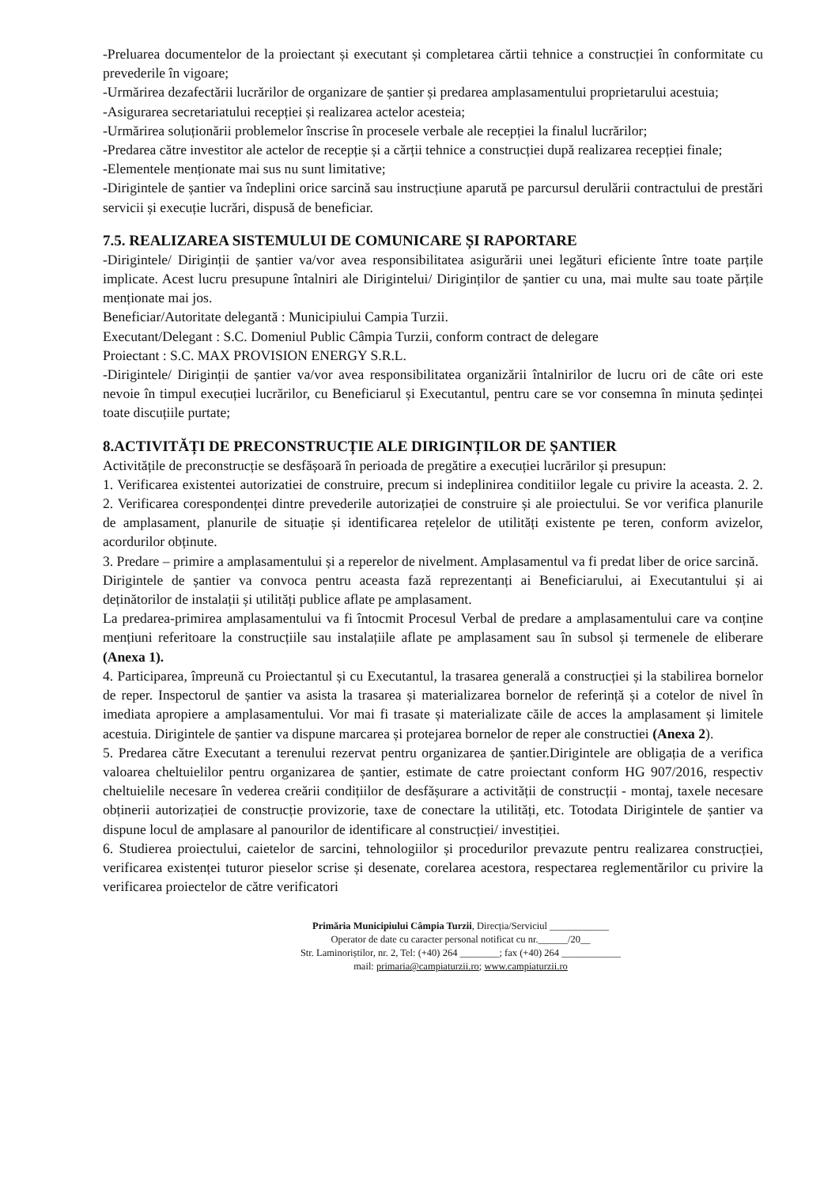-Preluarea documentelor de la proiectant și executant și completarea cărtii tehnice a construcției în conformitate cu prevederile în vigoare;
-Urmărirea dezafectării lucrărilor de organizare de șantier și predarea amplasamentului proprietarului acestuia;
-Asigurarea secretariatului recepției și realizarea actelor acesteia;
-Urmărirea soluționării problemelor înscrise în procesele verbale ale recepției la finalul lucrărilor;
-Predarea către investitor ale actelor de recepție și a cărții tehnice a construcției după realizarea recepției finale;
-Elementele menționate mai sus nu sunt limitative;
-Dirigintele de șantier va îndeplini orice sarcină sau instrucțiune aparută pe parcursul derulării contractului de prestări servicii și execuție lucrări, dispusă de beneficiar.
7.5. REALIZAREA SISTEMULUI DE COMUNICARE ȘI RAPORTARE
-Dirigintele/ Diriginții de șantier va/vor avea responsibilitatea asigurării unei legături eficiente între toate parțile implicate. Acest lucru presupune întalniri ale Dirigintelui/ Diriginților de șantier cu una, mai multe sau toate părțile menționate mai jos.
Beneficiar/Autoritate delegantă : Municipiului Campia Turzii.
Executant/Delegant : S.C. Domeniul Public Câmpia Turzii, conform contract de delegare
Proiectant : S.C. MAX PROVISION ENERGY S.R.L.
-Dirigintele/ Diriginții de șantier va/vor avea responsibilitatea organizării întalnirilor de lucru ori de câte ori este nevoie în timpul execuției lucrărilor, cu Beneficiarul și Executantul, pentru care se vor consemna în minuta ședinței toate discuțiile purtate;
8.ACTIVITĂȚI DE PRECONSTRUCȚIE ALE DIRIGINȚILOR DE ȘANTIER
Activitățile de preconstrucție se desfășoară în perioada de pregătire a execuției lucrărilor și presupun:
1. Verificarea existentei autorizatiei de construire, precum si indeplinirea conditiilor legale cu privire la aceasta. 2. 2. 2. Verificarea corespondenței dintre prevederile autorizației de construire și ale proiectului. Se vor verifica planurile de amplasament, planurile de situație și identificarea rețelelor de utilități existente pe teren, conform avizelor, acordurilor obținute.
3. Predare – primire a amplasamentului și a reperelor de nivelment. Amplasamentul va fi predat liber de orice sarcină.
Dirigintele de șantier va convoca pentru aceasta fază reprezentanți ai Beneficiarului, ai Executantului și ai deținătorilor de instalații și utilități publice aflate pe amplasament.
La predarea-primirea amplasamentului va fi întocmit Procesul Verbal de predare a amplasamentului care va conține mențiuni referitoare la construcțiile sau instalațiile aflate pe amplasament sau în subsol și termenele de eliberare (Anexa 1).
4. Participarea, împreună cu Proiectantul și cu Executantul, la trasarea generală a construcției și la stabilirea bornelor de reper. Inspectorul de șantier va asista la trasarea și materializarea bornelor de referință și a cotelor de nivel în imediata apropiere a amplasamentului. Vor mai fi trasate și materializate căile de acces la amplasament și limitele acestuia. Dirigintele de șantier va dispune marcarea și protejarea bornelor de reper ale constructiei (Anexa 2).
5. Predarea către Executant a terenului rezervat pentru organizarea de șantier.Dirigintele are obligația de a verifica valoarea cheltuielilor pentru organizarea de șantier, estimate de catre proiectant conform HG 907/2016, respectiv cheltuielile necesare în vederea creării condițiilor de desfășurare a activității de construcții - montaj, taxele necesare obținerii autorizației de construcție provizorie, taxe de conectare la utilități, etc. Totodata Dirigintele de șantier va dispune locul de amplasare al panourilor de identificare al construcției/ investiției.
6. Studierea proiectului, caietelor de sarcini, tehnologiilor și procedurilor prevazute pentru realizarea construcției, verificarea existenței tuturor pieselor scrise și desenate, corelarea acestora, respectarea reglementărilor cu privire la verificarea proiectelor de către verificatori
Primăria Municipiului Câmpia Turzii, Direcția/Serviciul ____________
Operator de date cu caracter personal notificat cu nr.______/20__
Str. Laminoriștilor, nr. 2, Tel: (+40) 264 ________; fax (+40) 264 ____________
mail: primaria@campiaturzii.ro; www.campiaturzii.ro